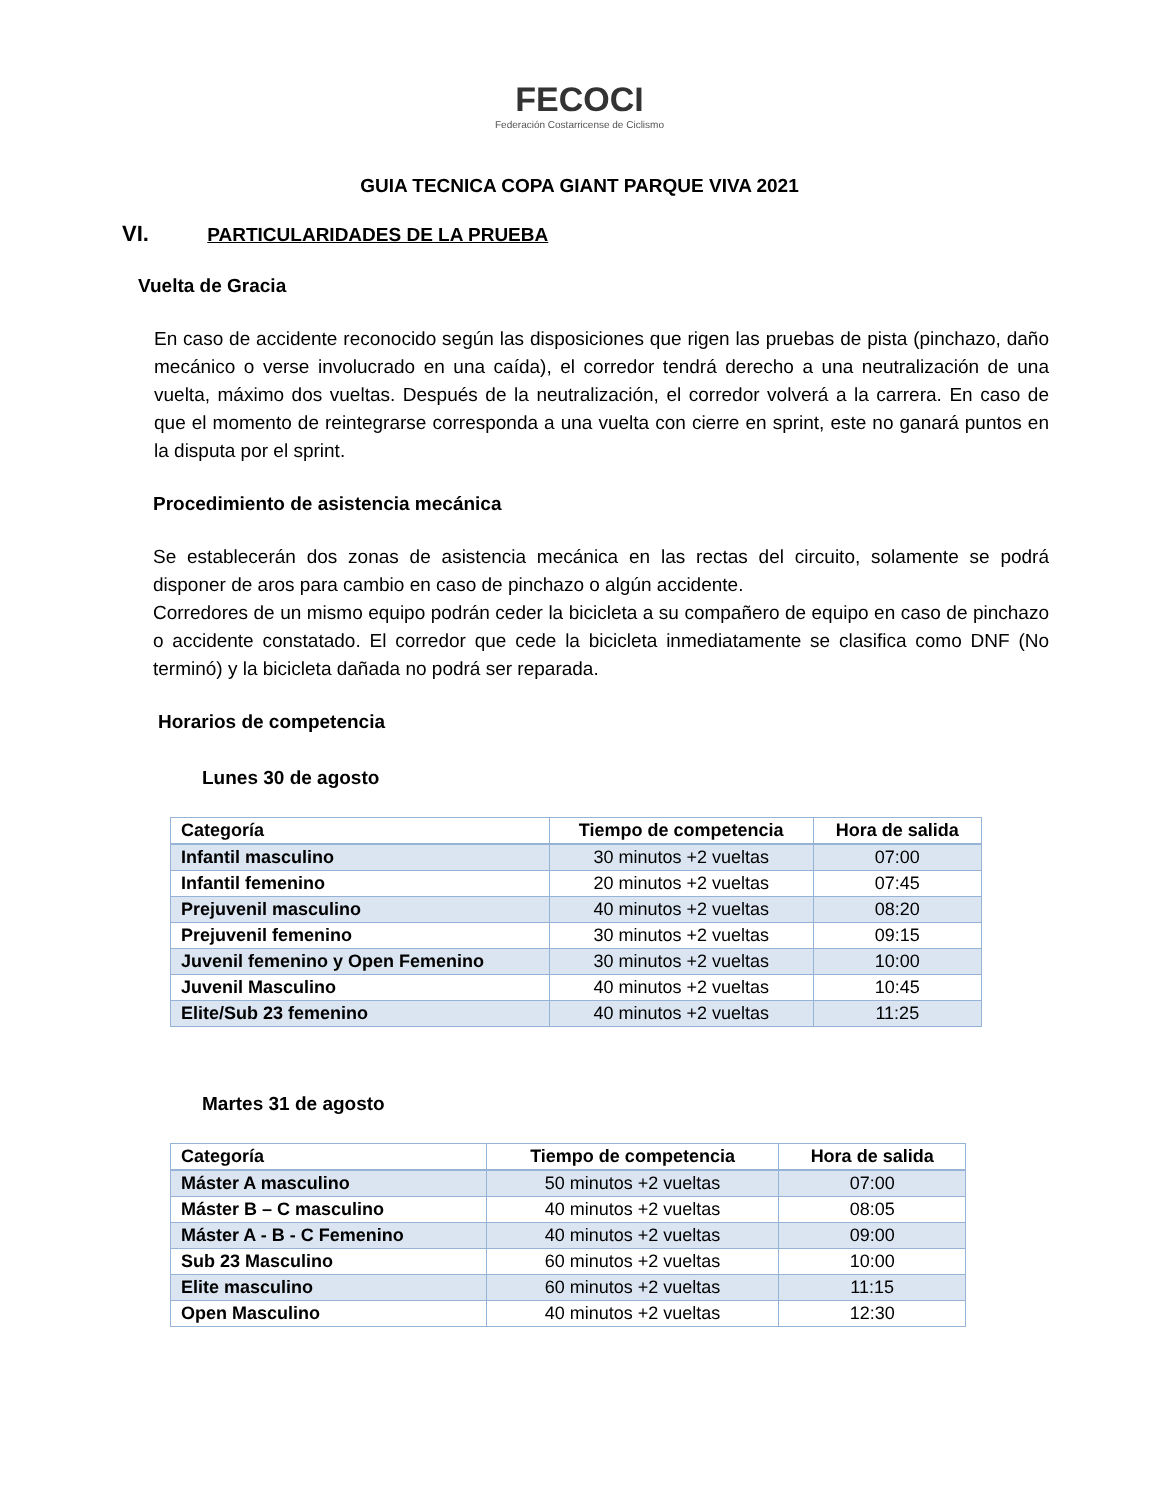FECOCI
Federación Costarricense de Ciclismo
GUIA TECNICA COPA GIANT PARQUE VIVA 2021
VI. PARTICULARIDADES DE LA PRUEBA
Vuelta de Gracia
En caso de accidente reconocido según las disposiciones que rigen las pruebas de pista (pinchazo, daño mecánico o verse involucrado en una caída), el corredor tendrá derecho a una neutralización de una vuelta, máximo dos vueltas. Después de la neutralización, el corredor volverá a la carrera. En caso de que el momento de reintegrarse corresponda a una vuelta con cierre en sprint, este no ganará puntos en la disputa por el sprint.
Procedimiento de asistencia mecánica
Se establecerán dos zonas de asistencia mecánica en las rectas del circuito, solamente se podrá disponer de aros para cambio en caso de pinchazo o algún accidente.
Corredores de un mismo equipo podrán ceder la bicicleta a su compañero de equipo en caso de pinchazo o accidente constatado. El corredor que cede la bicicleta inmediatamente se clasifica como DNF (No terminó) y la bicicleta dañada no podrá ser reparada.
Horarios de competencia
Lunes 30 de agosto
| Categoría | Tiempo de competencia | Hora de salida |
| --- | --- | --- |
| Infantil masculino | 30 minutos +2 vueltas | 07:00 |
| Infantil femenino | 20 minutos +2 vueltas | 07:45 |
| Prejuvenil masculino | 40 minutos +2 vueltas | 08:20 |
| Prejuvenil femenino | 30 minutos +2 vueltas | 09:15 |
| Juvenil femenino y Open Femenino | 30 minutos +2 vueltas | 10:00 |
| Juvenil Masculino | 40 minutos +2 vueltas | 10:45 |
| Elite/Sub 23 femenino | 40 minutos +2 vueltas | 11:25 |
Martes 31 de agosto
| Categoría | Tiempo de competencia | Hora de salida |
| --- | --- | --- |
| Máster A masculino | 50 minutos +2 vueltas | 07:00 |
| Máster B – C masculino | 40 minutos +2 vueltas | 08:05 |
| Máster A - B - C Femenino | 40 minutos +2 vueltas | 09:00 |
| Sub 23 Masculino | 60 minutos +2 vueltas | 10:00 |
| Elite masculino | 60 minutos +2 vueltas | 11:15 |
| Open Masculino | 40 minutos +2 vueltas | 12:30 |